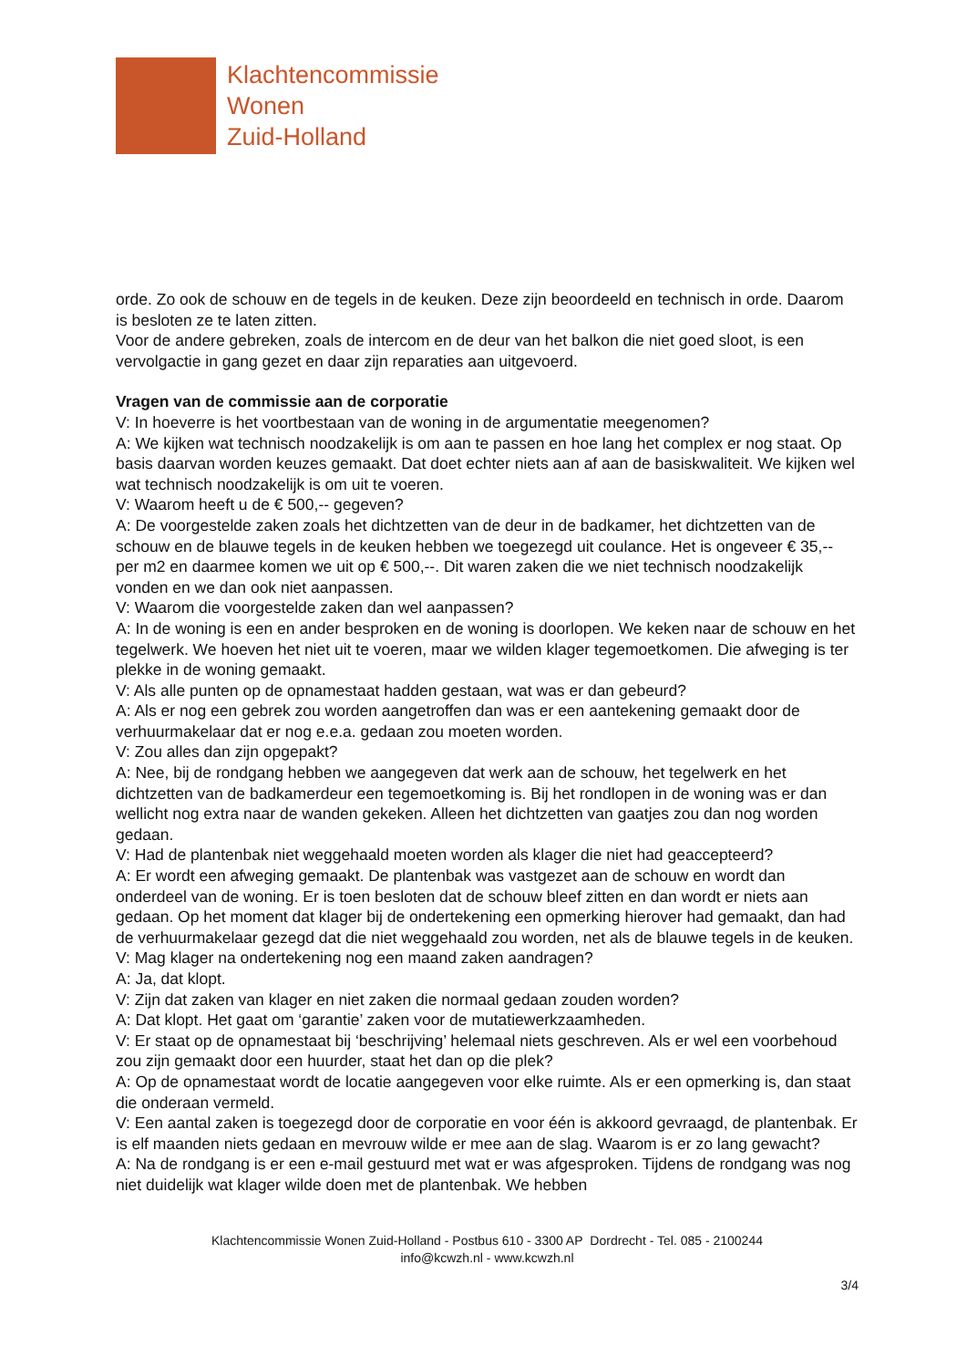Klachtencommissie
Wonen
Zuid-Holland
orde. Zo ook de schouw en de tegels in de keuken. Deze zijn beoordeeld en technisch in orde. Daarom is besloten ze te laten zitten.
Voor de andere gebreken, zoals de intercom en de deur van het balkon die niet goed sloot, is een vervolgactie in gang gezet en daar zijn reparaties aan uitgevoerd.
Vragen van de commissie aan de corporatie
V: In hoeverre is het voortbestaan van de woning in de argumentatie meegenomen?
A: We kijken wat technisch noodzakelijk is om aan te passen en hoe lang het complex er nog staat. Op basis daarvan worden keuzes gemaakt. Dat doet echter niets aan af aan de basiskwaliteit. We kijken wel wat technisch noodzakelijk is om uit te voeren.
V: Waarom heeft u de € 500,-- gegeven?
A: De voorgestelde zaken zoals het dichtzetten van de deur in de badkamer, het dichtzetten van de schouw en de blauwe tegels in de keuken hebben we toegezegd uit coulance. Het is ongeveer € 35,-- per m2 en daarmee komen we uit op € 500,--. Dit waren zaken die we niet technisch noodzakelijk vonden en we dan ook niet aanpassen.
V: Waarom die voorgestelde zaken dan wel aanpassen?
A: In de woning is een en ander besproken en de woning is doorlopen. We keken naar de schouw en het tegelwerk. We hoeven het niet uit te voeren, maar we wilden klager tegemoetkomen. Die afweging is ter plekke in de woning gemaakt.
V: Als alle punten op de opnamestaat hadden gestaan, wat was er dan gebeurd?
A: Als er nog een gebrek zou worden aangetroffen dan was er een aantekening gemaakt door de verhuurmakelaar dat er nog e.e.a. gedaan zou moeten worden.
V: Zou alles dan zijn opgepakt?
A: Nee, bij de rondgang hebben we aangegeven dat werk aan de schouw, het tegelwerk en het dichtzetten van de badkamerdeur een tegemoetkoming is. Bij het rondlopen in de woning was er dan wellicht nog extra naar de wanden gekeken. Alleen het dichtzetten van gaatjes zou dan nog worden gedaan.
V: Had de plantenbak niet weggehaald moeten worden als klager die niet had geaccepteerd?
A: Er wordt een afweging gemaakt. De plantenbak was vastgezet aan de schouw en wordt dan onderdeel van de woning. Er is toen besloten dat de schouw bleef zitten en dan wordt er niets aan gedaan. Op het moment dat klager bij de ondertekening een opmerking hierover had gemaakt, dan had de verhuurmakelaar gezegd dat die niet weggehaald zou worden, net als de blauwe tegels in de keuken.
V: Mag klager na ondertekening nog een maand zaken aandragen?
A: Ja, dat klopt.
V: Zijn dat zaken van klager en niet zaken die normaal gedaan zouden worden?
A: Dat klopt. Het gaat om ‘garantie’ zaken voor de mutatiewerkzaamheden.
V: Er staat op de opnamestaat bij ‘beschrijving’ helemaal niets geschreven. Als er wel een voorbehoud zou zijn gemaakt door een huurder, staat het dan op die plek?
A: Op de opnamestaat wordt de locatie aangegeven voor elke ruimte. Als er een opmerking is, dan staat die onderaan vermeld.
V: Een aantal zaken is toegezegd door de corporatie en voor één is akkoord gevraagd, de plantenbak. Er is elf maanden niets gedaan en mevrouw wilde er mee aan de slag. Waarom is er zo lang gewacht?
A: Na de rondgang is er een e-mail gestuurd met wat er was afgesproken. Tijdens de rondgang was nog niet duidelijk wat klager wilde doen met de plantenbak. We hebben
Klachtencommissie Wonen Zuid-Holland - Postbus 610 - 3300 AP Dordrecht - Tel. 085 - 2100244
info@kcwzh.nl - www.kcwzh.nl
3/4